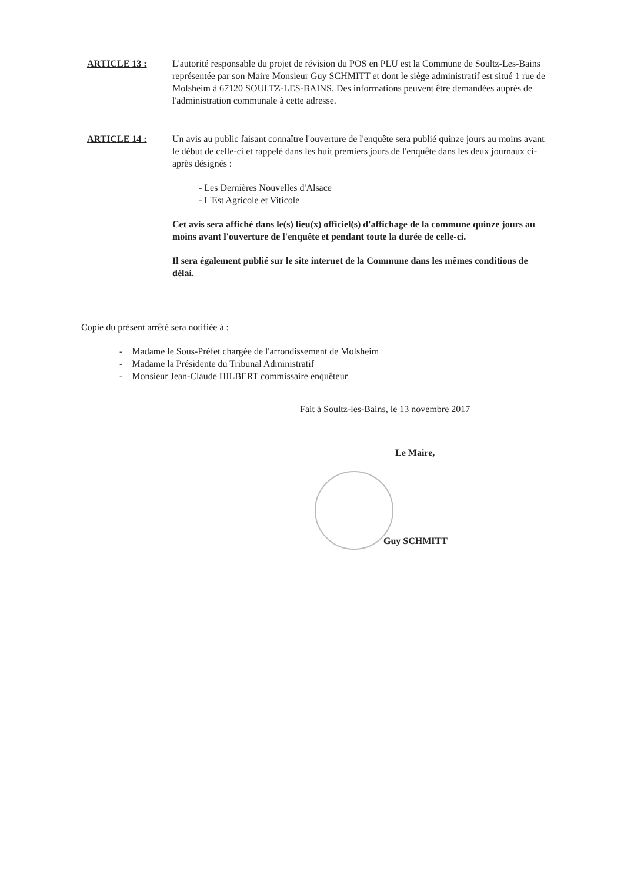ARTICLE 13 : L'autorité responsable du projet de révision du POS en PLU est la Commune de Soultz-Les-Bains représentée par son Maire Monsieur Guy SCHMITT et dont le siège administratif est situé 1 rue de Molsheim à 67120 SOULTZ-LES-BAINS. Des informations peuvent être demandées auprès de l'administration communale à cette adresse.
ARTICLE 14 : Un avis au public faisant connaître l'ouverture de l'enquête sera publié quinze jours au moins avant le début de celle-ci et rappelé dans les huit premiers jours de l'enquête dans les deux journaux ci-après désignés :
- Les Dernières Nouvelles d'Alsace
- L'Est Agricole et Viticole
Cet avis sera affiché dans le(s) lieu(x) officiel(s) d'affichage de la commune quinze jours au moins avant l'ouverture de l'enquête et pendant toute la durée de celle-ci.
Il sera également publié sur le site internet de la Commune dans les mêmes conditions de délai.
Copie du présent arrêté sera notifiée à :
- Madame le Sous-Préfet chargée de l'arrondissement de Molsheim
- Madame la Présidente du Tribunal Administratif
- Monsieur Jean-Claude HILBERT commissaire enquêteur
Fait à Soultz-les-Bains, le 13 novembre 2017
Le Maire,
Guy SCHMITT